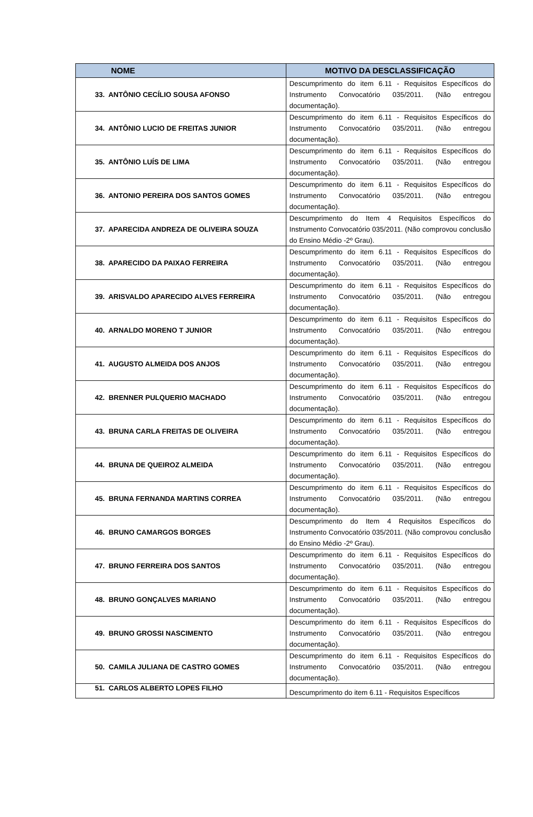| NOME | MOTIVO DA DESCLASSIFICAÇÃO |
| --- | --- |
| 33. ANTÔNIO CECÍLIO SOUSA AFONSO | Descumprimento do item 6.11 - Requisitos Específicos do Instrumento Convocatório 035/2011. (Não entregou documentação). |
| 34. ANTÔNIO LUCIO DE FREITAS JUNIOR | Descumprimento do item 6.11 - Requisitos Específicos do Instrumento Convocatório 035/2011. (Não entregou documentação). |
| 35. ANTÔNIO LUÍS DE LIMA | Descumprimento do item 6.11 - Requisitos Específicos do Instrumento Convocatório 035/2011. (Não entregou documentação). |
| 36. ANTONIO PEREIRA DOS SANTOS GOMES | Descumprimento do item 6.11 - Requisitos Específicos do Instrumento Convocatório 035/2011. (Não entregou documentação). |
| 37. APARECIDA ANDREZA DE OLIVEIRA SOUZA | Descumprimento do Item 4 Requisitos Específicos do Instrumento Convocatório 035/2011. (Não comprovou conclusão do Ensino Médio -2º Grau). |
| 38. APARECIDO DA PAIXAO FERREIRA | Descumprimento do item 6.11 - Requisitos Específicos do Instrumento Convocatório 035/2011. (Não entregou documentação). |
| 39. ARISVALDO APARECIDO ALVES FERREIRA | Descumprimento do item 6.11 - Requisitos Específicos do Instrumento Convocatório 035/2011. (Não entregou documentação). |
| 40. ARNALDO MORENO T JUNIOR | Descumprimento do item 6.11 - Requisitos Específicos do Instrumento Convocatório 035/2011. (Não entregou documentação). |
| 41. AUGUSTO ALMEIDA DOS ANJOS | Descumprimento do item 6.11 - Requisitos Específicos do Instrumento Convocatório 035/2011. (Não entregou documentação). |
| 42. BRENNER PULQUERIO MACHADO | Descumprimento do item 6.11 - Requisitos Específicos do Instrumento Convocatório 035/2011. (Não entregou documentação). |
| 43. BRUNA CARLA FREITAS DE OLIVEIRA | Descumprimento do item 6.11 - Requisitos Específicos do Instrumento Convocatório 035/2011. (Não entregou documentação). |
| 44. BRUNA DE QUEIROZ ALMEIDA | Descumprimento do item 6.11 - Requisitos Específicos do Instrumento Convocatório 035/2011. (Não entregou documentação). |
| 45. BRUNA FERNANDA MARTINS CORREA | Descumprimento do item 6.11 - Requisitos Específicos do Instrumento Convocatório 035/2011. (Não entregou documentação). |
| 46. BRUNO CAMARGOS BORGES | Descumprimento do Item 4 Requisitos Específicos do Instrumento Convocatório 035/2011. (Não comprovou conclusão do Ensino Médio -2º Grau). |
| 47. BRUNO FERREIRA DOS SANTOS | Descumprimento do item 6.11 - Requisitos Específicos do Instrumento Convocatório 035/2011. (Não entregou documentação). |
| 48. BRUNO GONÇALVES MARIANO | Descumprimento do item 6.11 - Requisitos Específicos do Instrumento Convocatório 035/2011. (Não entregou documentação). |
| 49. BRUNO GROSSI NASCIMENTO | Descumprimento do item 6.11 - Requisitos Específicos do Instrumento Convocatório 035/2011. (Não entregou documentação). |
| 50. CAMILA JULIANA DE CASTRO GOMES | Descumprimento do item 6.11 - Requisitos Específicos do Instrumento Convocatório 035/2011. (Não entregou documentação). |
| 51. CARLOS ALBERTO LOPES FILHO | Descumprimento do item 6.11 - Requisitos Específicos |